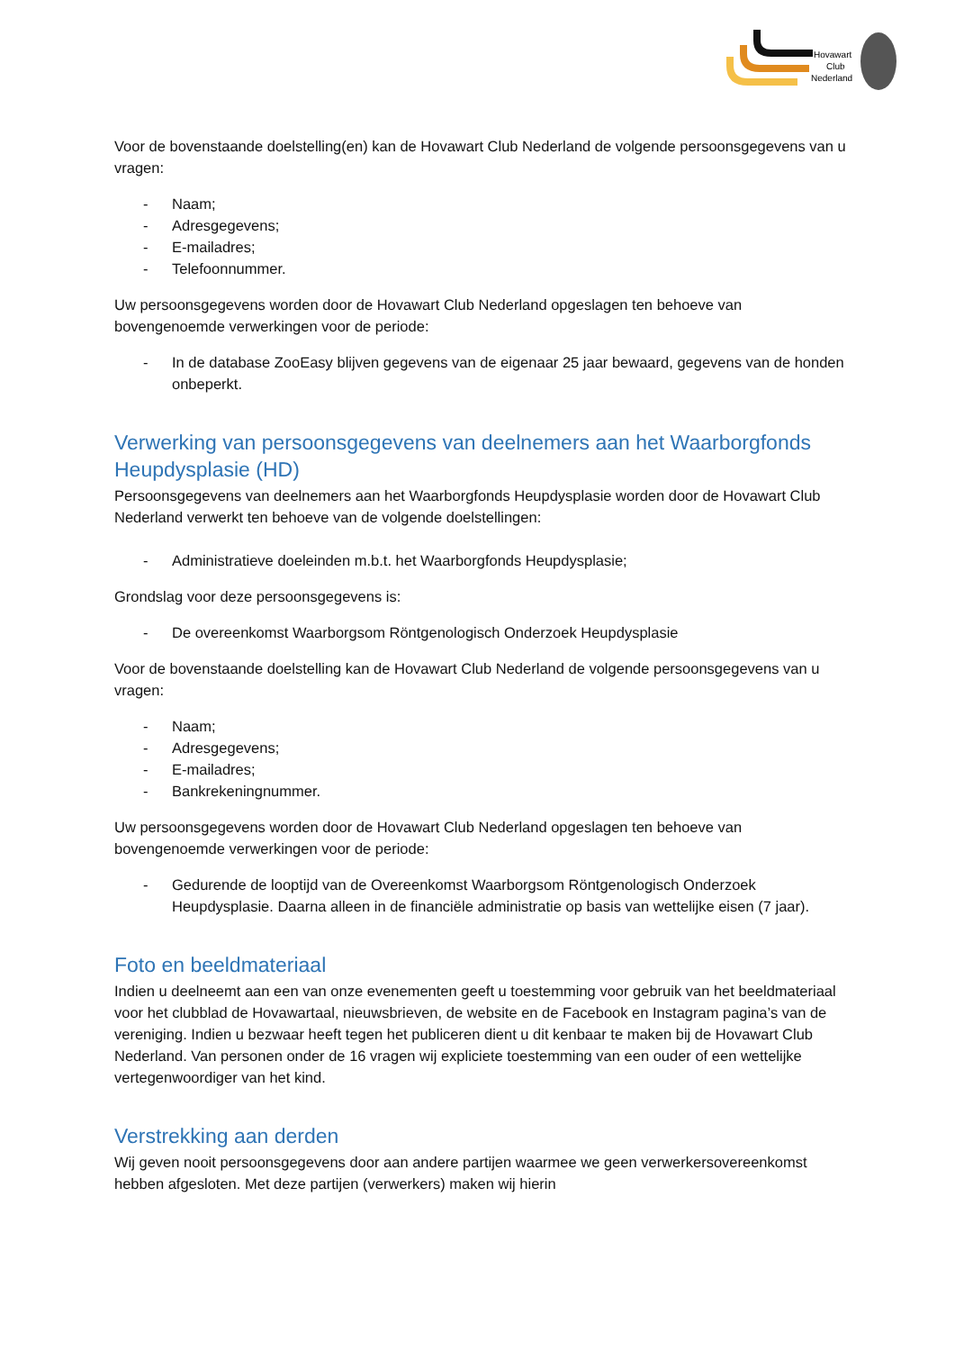Hovawart
Club
Nederland
Voor de bovenstaande doelstelling(en) kan de Hovawart Club Nederland de volgende persoonsgegevens van u vragen:
- Naam;
- Adresgegevens;
- E-mailadres;
- Telefoonnummer.
Uw persoonsgegevens worden door de Hovawart Club Nederland opgeslagen ten behoeve van bovengenoemde verwerkingen voor de periode:
- In de database ZooEasy blijven gegevens van de eigenaar 25 jaar bewaard, gegevens van de honden onbeperkt.
Verwerking van persoonsgegevens van deelnemers aan het Waarborgfonds Heupdysplasie (HD)
Persoonsgegevens van deelnemers aan het Waarborgfonds Heupdysplasie worden door de Hovawart Club Nederland verwerkt ten behoeve van de volgende doelstellingen:
- Administratieve doeleinden m.b.t. het Waarborgfonds Heupdysplasie;
Grondslag voor deze persoonsgegevens is:
- De overeenkomst Waarborgsom Röntgenologisch Onderzoek Heupdysplasie
Voor de bovenstaande doelstelling kan de Hovawart Club Nederland de volgende persoonsgegevens van u vragen:
- Naam;
- Adresgegevens;
- E-mailadres;
- Bankrekeningnummer.
Uw persoonsgegevens worden door de Hovawart Club Nederland opgeslagen ten behoeve van bovengenoemde verwerkingen voor de periode:
- Gedurende de looptijd van de Overeenkomst Waarborgsom Röntgenologisch Onderzoek Heupdysplasie. Daarna alleen in de financiële administratie op basis van wettelijke eisen (7 jaar).
Foto en beeldmateriaal
Indien u deelneemt aan een van onze evenementen geeft u toestemming voor gebruik van het beeldmateriaal voor het clubblad de Hovawartaal, nieuwsbrieven, de website en de Facebook en Instagram pagina’s van de vereniging. Indien u bezwaar heeft tegen het publiceren dient u dit kenbaar te maken bij de Hovawart Club Nederland. Van personen onder de 16 vragen wij expliciete toestemming van een ouder of een wettelijke vertegenwoordiger van het kind.
Verstrekking aan derden
Wij geven nooit persoonsgegevens door aan andere partijen waarmee we geen verwerkersovereenkomst hebben afgesloten. Met deze partijen (verwerkers) maken wij hierin